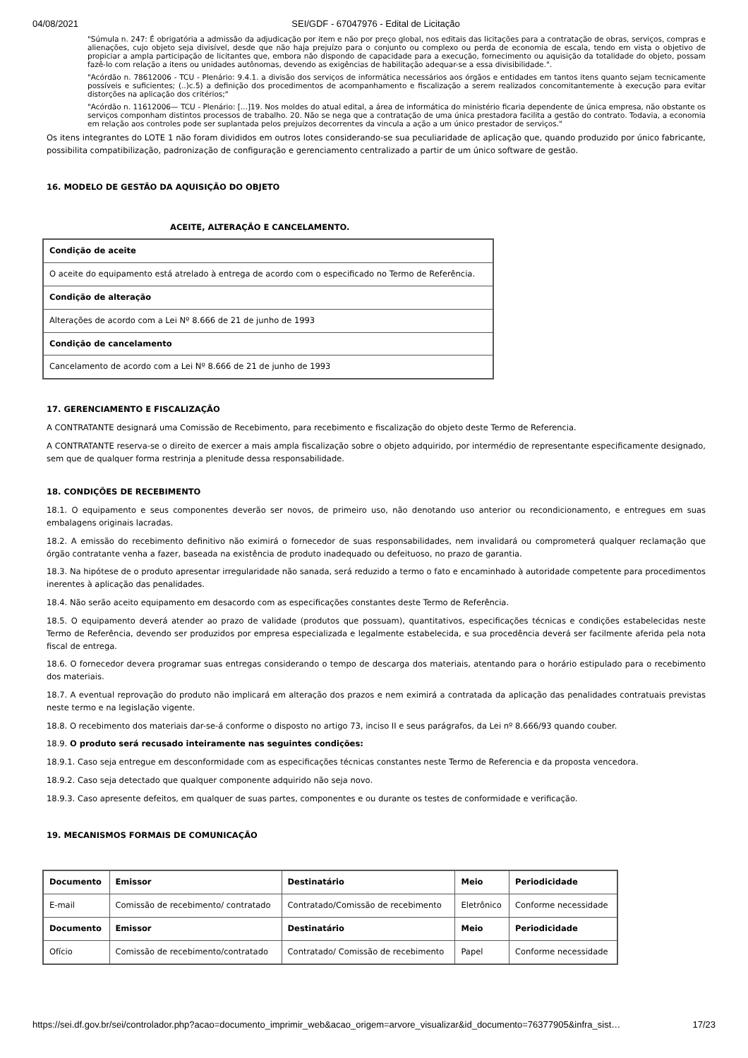04/08/2021 SEI/GDF - 67047976 - Edital de Licitação
"Súmula n. 247: É obrigatória a admissão da adjudicação por item e não por preço global, nos editais das licitações para a contratação de obras, serviços, compras e alienações, cujo objeto seja divisível, desde que não haja prejuízo para o conjunto ou complexo ou perda de economia de escala, tendo em vista o objetivo de propiciar a ampla participação de licitantes que, embora não dispondo de capacidade para a execução, fornecimento ou aquisição da totalidade do objeto, possam fazê-lo com relação a itens ou unidades autônomas, devendo as exigências de habilitação adequar-se a essa divisibilidade.".
"Acórdão n. 78612006 - TCU - Plenário: 9.4.1. a divisão dos serviços de informática necessários aos órgãos e entidades em tantos itens quanto sejam tecnicamente possíveis e suficientes; (..)c.5) a definição dos procedimentos de acompanhamento e fiscalização a serem realizados concomitantemente à execução para evitar distorções na aplicação dos critérios;"
"Acórdão n. 11612006— TCU - Plenário: [...]19. Nos moldes do atual edital, a área de informática do ministério ficaria dependente de única empresa, não obstante os serviços componham distintos processos de trabalho. 20. Não se nega que a contratação de uma única prestadora facilita a gestão do contrato. Todavia, a economia em relação aos controles pode ser suplantada pelos prejuízos decorrentes da vincula a ação a um único prestador de serviços."
Os itens integrantes do LOTE 1 não foram divididos em outros lotes considerando-se sua peculiaridade de aplicação que, quando produzido por único fabricante, possibilita compatibilização, padronização de configuração e gerenciamento centralizado a partir de um único software de gestão.
16. MODELO DE GESTÃO DA AQUISIÇÃO DO OBJETO
ACEITE, ALTERAÇÃO E CANCELAMENTO.
| Condição de aceite |
| --- |
| O aceite do equipamento está atrelado à entrega de acordo com o especificado no Termo de Referência. |
| Condição de alteração |
| Alterações de acordo com a Lei Nº 8.666 de 21 de junho de 1993 |
| Condição de cancelamento |
| Cancelamento de acordo com a Lei Nº 8.666 de 21 de junho de 1993 |
17. GERENCIAMENTO E FISCALIZAÇÃO
A CONTRATANTE designará uma Comissão de Recebimento, para recebimento e fiscalização do objeto deste Termo de Referencia.
A CONTRATANTE reserva-se o direito de exercer a mais ampla fiscalização sobre o objeto adquirido, por intermédio de representante especificamente designado, sem que de qualquer forma restrinja a plenitude dessa responsabilidade.
18. CONDIÇÕES DE RECEBIMENTO
18.1. O equipamento e seus componentes deverão ser novos, de primeiro uso, não denotando uso anterior ou recondicionamento, e entregues em suas embalagens originais lacradas.
18.2. A emissão do recebimento definitivo não eximirá o fornecedor de suas responsabilidades, nem invalidará ou comprometerá qualquer reclamação que órgão contratante venha a fazer, baseada na existência de produto inadequado ou defeituoso, no prazo de garantia.
18.3. Na hipótese de o produto apresentar irregularidade não sanada, será reduzido a termo o fato e encaminhado à autoridade competente para procedimentos inerentes à aplicação das penalidades.
18.4. Não serão aceito equipamento em desacordo com as especificações constantes deste Termo de Referência.
18.5. O equipamento deverá atender ao prazo de validade (produtos que possuam), quantitativos, especificações técnicas e condições estabelecidas neste Termo de Referência, devendo ser produzidos por empresa especializada e legalmente estabelecida, e sua procedência deverá ser facilmente aferida pela nota fiscal de entrega.
18.6. O fornecedor devera programar suas entregas considerando o tempo de descarga dos materiais, atentando para o horário estipulado para o recebimento dos materiais.
18.7. A eventual reprovação do produto não implicará em alteração dos prazos e nem eximirá a contratada da aplicação das penalidades contratuais previstas neste termo e na legislação vigente.
18.8. O recebimento dos materiais dar-se-á conforme o disposto no artigo 73, inciso II e seus parágrafos, da Lei nº 8.666/93 quando couber.
18.9. O produto será recusado inteiramente nas seguintes condições:
18.9.1. Caso seja entregue em desconformidade com as especificações técnicas constantes neste Termo de Referencia e da proposta vencedora.
18.9.2. Caso seja detectado que qualquer componente adquirido não seja novo.
18.9.3. Caso apresente defeitos, em qualquer de suas partes, componentes e ou durante os testes de conformidade e verificação.
19. MECANISMOS FORMAIS DE COMUNICAÇÃO
| Documento | Emissor | Destinatário | Meio | Periodicidade |
| --- | --- | --- | --- | --- |
| E-mail | Comissão de recebimento/ contratado | Contratado/Comissão de recebimento | Eletrônico | Conforme necessidade |
| Documento | Emissor | Destinatário | Meio | Periodicidade |
| Ofício | Comissão de recebimento/contratado | Contratado/ Comissão de recebimento | Papel | Conforme necessidade |
https://sei.df.gov.br/sei/controlador.php?acao=documento_imprimir_web&acao_origem=arvore_visualizar&id_documento=76377905&infra_sist… 17/23